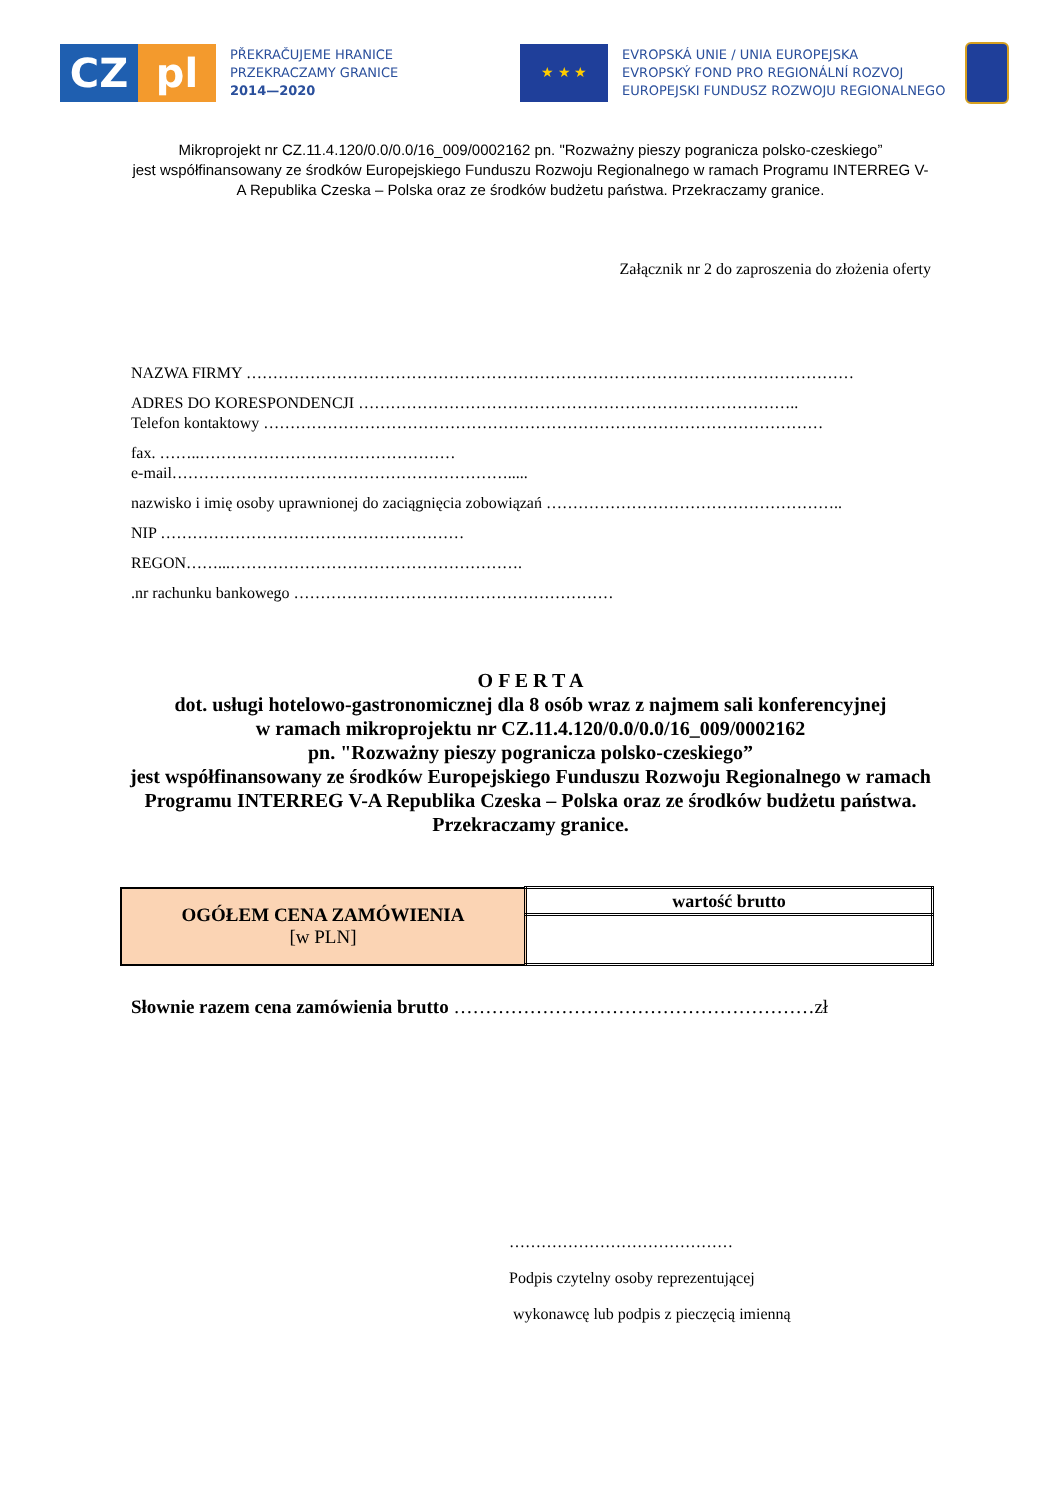CZ pl
PŘEKRAČUJEME HRANICE
PRZEKRACZAMY GRANICE
2014—2020
★ ★ ★
EVROPSKÁ UNIE / UNIA EUROPEJSKA
EVROPSKÝ FOND PRO REGIONÁLNÍ ROZVOJ
EUROPEJSKI FUNDUSZ ROZWOJU REGIONALNEGO
Mikroprojekt nr CZ.11.4.120/0.0/0.0/16_009/0002162 pn. "Rozważny pieszy pogranicza polsko-czeskiego”
jest współfinansowany ze środków Europejskiego Funduszu Rozwoju Regionalnego w ramach Programu INTERREG V-A Republika Czeska – Polska oraz ze środków budżetu państwa. Przekraczamy granice.
Załącznik nr 2 do zaproszenia do złożenia oferty
NAZWA FIRMY ……………………………………………………………………………………………………
ADRES DO KORESPONDENCJI ………………………………………………………………………..
Telefon kontaktowy ……………………………………………………………………………………………
fax. ……..…………………………………………
e-mail……………………………………………………….....
nazwisko i imię osoby uprawnionej do zaciągnięcia zobowiązań ………………………………………………..
NIP …………………………………………………
REGON……...……………………………………………….
.nr rachunku bankowego ……………………………………………………
O F E R T A
dot. usługi hotelowo-gastronomicznej dla 8 osób wraz z najmem sali konferencyjnej
w ramach mikroprojektu nr CZ.11.4.120/0.0/0.0/16_009/0002162
pn. "Rozważny pieszy pogranicza polsko-czeskiego”
jest współfinansowany ze środków Europejskiego Funduszu Rozwoju Regionalnego w ramach Programu INTERREG V-A Republika Czeska – Polska oraz ze środków budżetu państwa. Przekraczamy granice.
| OGÓŁEM CENA ZAMÓWIENIA [w PLN] | wartość brutto |
Słownie razem cena zamówienia brutto …………………………………………………zł
……………………………………
Podpis czytelny osoby reprezentującej
wykonawcę lub podpis z pieczęcią imienną